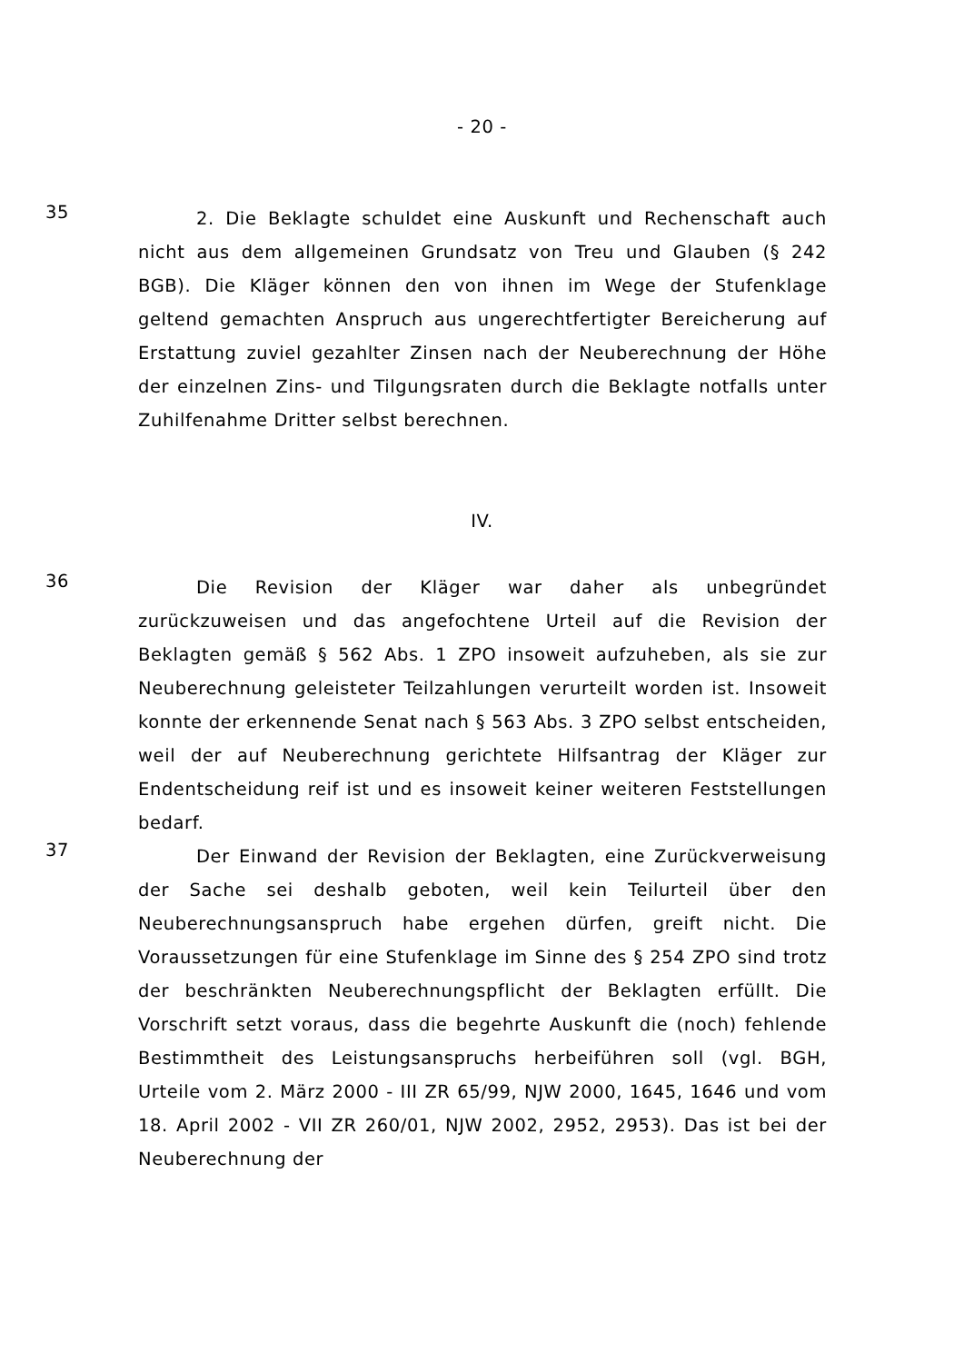- 20 -
35
2. Die Beklagte schuldet eine Auskunft und Rechenschaft auch nicht aus dem allgemeinen Grundsatz von Treu und Glauben (§ 242 BGB). Die Kläger können den von ihnen im Wege der Stufenklage geltend gemachten Anspruch aus ungerechtfertigter Bereicherung auf Erstattung zuviel gezahlter Zinsen nach der Neuberechnung der Höhe der einzelnen Zins- und Tilgungsraten durch die Beklagte notfalls unter Zuhilfenahme Dritter selbst berechnen.
IV.
36
Die Revision der Kläger war daher als unbegründet zurückzuweisen und das angefochtene Urteil auf die Revision der Beklagten gemäß § 562 Abs. 1 ZPO insoweit aufzuheben, als sie zur Neuberechnung geleisteter Teilzahlungen verurteilt worden ist. Insoweit konnte der erkennende Senat nach § 563 Abs. 3 ZPO selbst entscheiden, weil der auf Neuberechnung gerichtete Hilfsantrag der Kläger zur Endentscheidung reif ist und es insoweit keiner weiteren Feststellungen bedarf.
37
Der Einwand der Revision der Beklagten, eine Zurückverweisung der Sache sei deshalb geboten, weil kein Teilurteil über den Neuberechnungsanspruch habe ergehen dürfen, greift nicht. Die Voraussetzungen für eine Stufenklage im Sinne des § 254 ZPO sind trotz der beschränkten Neuberechnungspflicht der Beklagten erfüllt. Die Vorschrift setzt voraus, dass die begehrte Auskunft die (noch) fehlende Bestimmtheit des Leistungsanspruchs herbeiführen soll (vgl. BGH, Urteile vom 2. März 2000 - III ZR 65/99, NJW 2000, 1645, 1646 und vom 18. April 2002 - VII ZR 260/01, NJW 2002, 2952, 2953). Das ist bei der Neuberechnung der